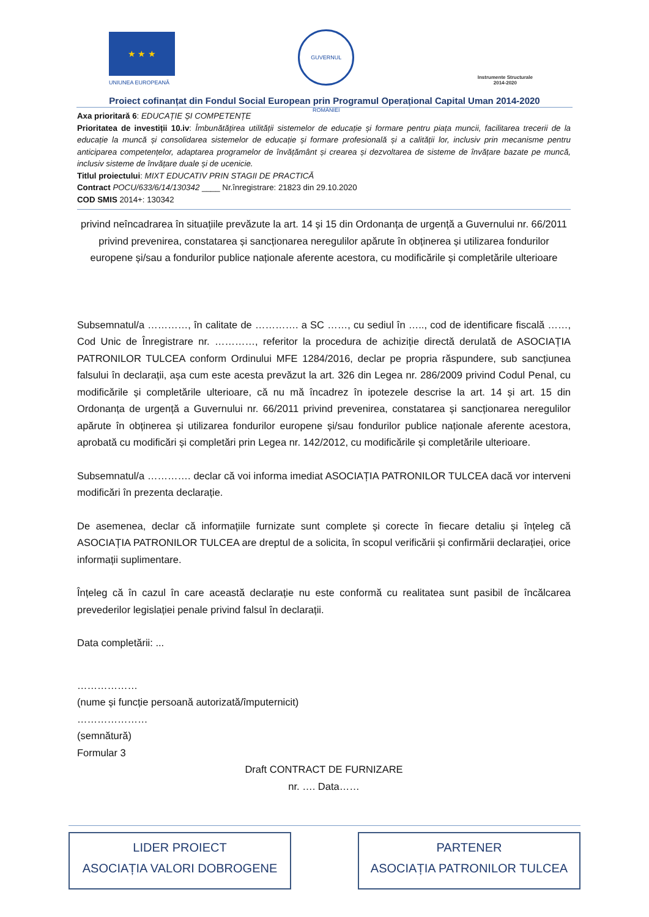★ ★ ★
UNIUNEA EUROPEANĂ
GUVERNUL ROMÂNIEI
Instrumente Structurale
2014-2020
Proiect cofinanțat din Fondul Social European prin Programul Operațional Capital Uman 2014-2020
Axa prioritară 6: EDUCAȚIE ȘI COMPETENȚE
Prioritatea de investiții 10.iv: Îmbunătățirea utilității sistemelor de educație și formare pentru piața muncii, facilitarea trecerii de la educație la muncă și consolidarea sistemelor de educație și formare profesională și a calității lor, inclusiv prin mecanisme pentru anticiparea competențelor, adaptarea programelor de învățământ și crearea și dezvoltarea de sisteme de învățare bazate pe muncă, inclusiv sisteme de învățare duale și de ucenicie.
Titlul proiectului: MIXT EDUCATIV PRIN STAGII DE PRACTICĂ
Contract POCU/633/6/14/130342 ____ Nr.înregistrare: 21823 din 29.10.2020
COD SMIS 2014+: 130342
privind neîncadrarea în situațiile prevăzute la art. 14 și 15 din Ordonanța de urgență a Guvernului nr. 66/2011 privind prevenirea, constatarea și sancționarea neregulilor apărute în obținerea și utilizarea fondurilor europene și/sau a fondurilor publice naționale aferente acestora, cu modificările și completările ulterioare
Subsemnatul/a …………, în calitate de …………. a SC ……, cu sediul în ….., cod de identificare fiscală ……, Cod Unic de Înregistrare nr. …………, referitor la procedura de achiziție directă derulată de ASOCIAȚIA PATRONILOR TULCEA conform Ordinului MFE 1284/2016, declar pe propria răspundere, sub sancțiunea falsului în declarații, așa cum este acesta prevăzut la art. 326 din Legea nr. 286/2009 privind Codul Penal, cu modificările și completările ulterioare, că nu mă încadrez în ipotezele descrise la art. 14 și art. 15 din Ordonanța de urgență a Guvernului nr. 66/2011 privind prevenirea, constatarea și sancționarea neregulilor apărute în obținerea și utilizarea fondurilor europene și/sau fondurilor publice naționale aferente acestora, aprobată cu modificări și completări prin Legea nr. 142/2012, cu modificările și completările ulterioare.
Subsemnatul/a …………. declar că voi informa imediat ASOCIAȚIA PATRONILOR TULCEA dacă vor interveni modificări în prezenta declarație.
De asemenea, declar că informațiile furnizate sunt complete și corecte în fiecare detaliu și înțeleg că ASOCIAȚIA PATRONILOR TULCEA are dreptul de a solicita, în scopul verificării și confirmării declarației, orice informații suplimentare.
Înțeleg că în cazul în care această declarație nu este conformă cu realitatea sunt pasibil de încălcarea prevederilor legislației penale privind falsul în declarații.
Data completării: ...
………………
(nume și funcție persoană autorizată/împuternicit)
…………………
(semnătură)
Formular 3
Draft CONTRACT DE FURNIZARE
nr. …. Data……
LIDER PROIECT
ASOCIAȚIA VALORI DOBROGENE
PARTENER
ASOCIAȚIA PATRONILOR TULCEA